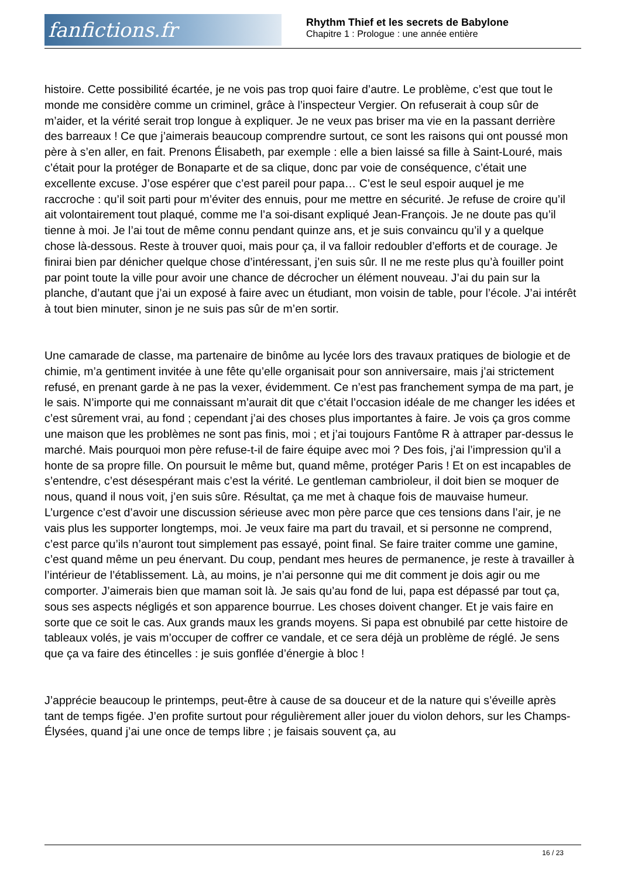fanfictions.fr
Rhythm Thief et les secrets de Babylone
Chapitre 1 : Prologue : une année entière
histoire. Cette possibilité écartée, je ne vois pas trop quoi faire d’autre. Le problème, c’est que tout le monde me considère comme un criminel, grâce à l’inspecteur Vergier. On refuserait à coup sûr de m’aider, et la vérité serait trop longue à expliquer. Je ne veux pas briser ma vie en la passant derrière des barreaux ! Ce que j’aimerais beaucoup comprendre surtout, ce sont les raisons qui ont poussé mon père à s’en aller, en fait. Prenons Élisabeth, par exemple : elle a bien laissé sa fille à Saint-Louré, mais c’était pour la protéger de Bonaparte et de sa clique, donc par voie de conséquence, c’était une excellente excuse. J’ose espérer que c’est pareil pour papa… C’est le seul espoir auquel je me raccroche : qu’il soit parti pour m’éviter des ennuis, pour me mettre en sécurité. Je refuse de croire qu’il ait volontairement tout plaqué, comme me l’a soi-disant expliqué Jean-François. Je ne doute pas qu’il tienne à moi. Je l’ai tout de même connu pendant quinze ans, et je suis convaincu qu’il y a quelque chose là-dessous. Reste à trouver quoi, mais pour ça, il va falloir redoubler d’efforts et de courage. Je finirai bien par dénicher quelque chose d’intéressant, j’en suis sûr. Il ne me reste plus qu’à fouiller point par point toute la ville pour avoir une chance de décrocher un élément nouveau. J’ai du pain sur la planche, d’autant que j’ai un exposé à faire avec un étudiant, mon voisin de table, pour l’école. J’ai intérêt à tout bien minuter, sinon je ne suis pas sûr de m’en sortir.
Une camarade de classe, ma partenaire de binôme au lycée lors des travaux pratiques de biologie et de chimie, m’a gentiment invitée à une fête qu’elle organisait pour son anniversaire, mais j’ai strictement refusé, en prenant garde à ne pas la vexer, évidemment. Ce n’est pas franchement sympa de ma part, je le sais. N’importe qui me connaissant m’aurait dit que c’était l’occasion idéale de me changer les idées et c’est sûrement vrai, au fond ; cependant j’ai des choses plus importantes à faire. Je vois ça gros comme une maison que les problèmes ne sont pas finis, moi ; et j’ai toujours Fantôme R à attraper par-dessus le marché. Mais pourquoi mon père refuse-t-il de faire équipe avec moi ? Des fois, j’ai l’impression qu’il a honte de sa propre fille. On poursuit le même but, quand même, protéger Paris ! Et on est incapables de s’entendre, c’est désespérant mais c’est la vérité. Le gentleman cambrioleur, il doit bien se moquer de nous, quand il nous voit, j’en suis sûre. Résultat, ça me met à chaque fois de mauvaise humeur. L’urgence c’est d’avoir une discussion sérieuse avec mon père parce que ces tensions dans l’air, je ne vais plus les supporter longtemps, moi. Je veux faire ma part du travail, et si personne ne comprend, c’est parce qu’ils n’auront tout simplement pas essayé, point final. Se faire traiter comme une gamine, c’est quand même un peu énervant. Du coup, pendant mes heures de permanence, je reste à travailler à l’intérieur de l’établissement. Là, au moins, je n’ai personne qui me dit comment je dois agir ou me comporter. J’aimerais bien que maman soit là. Je sais qu’au fond de lui, papa est dépassé par tout ça, sous ses aspects négligés et son apparence bourrue. Les choses doivent changer. Et je vais faire en sorte que ce soit le cas. Aux grands maux les grands moyens. Si papa est obnubilé par cette histoire de tableaux volés, je vais m’occuper de coffrer ce vandale, et ce sera déjà un problème de réglé. Je sens que ça va faire des étincelles : je suis gonflée d’énergie à bloc !
J’apprécie beaucoup le printemps, peut-être à cause de sa douceur et de la nature qui s’éveille après tant de temps figée. J’en profite surtout pour régulièrement aller jouer du violon dehors, sur les Champs-Élysées, quand j’ai une once de temps libre ; je faisais souvent ça, au
16 / 23